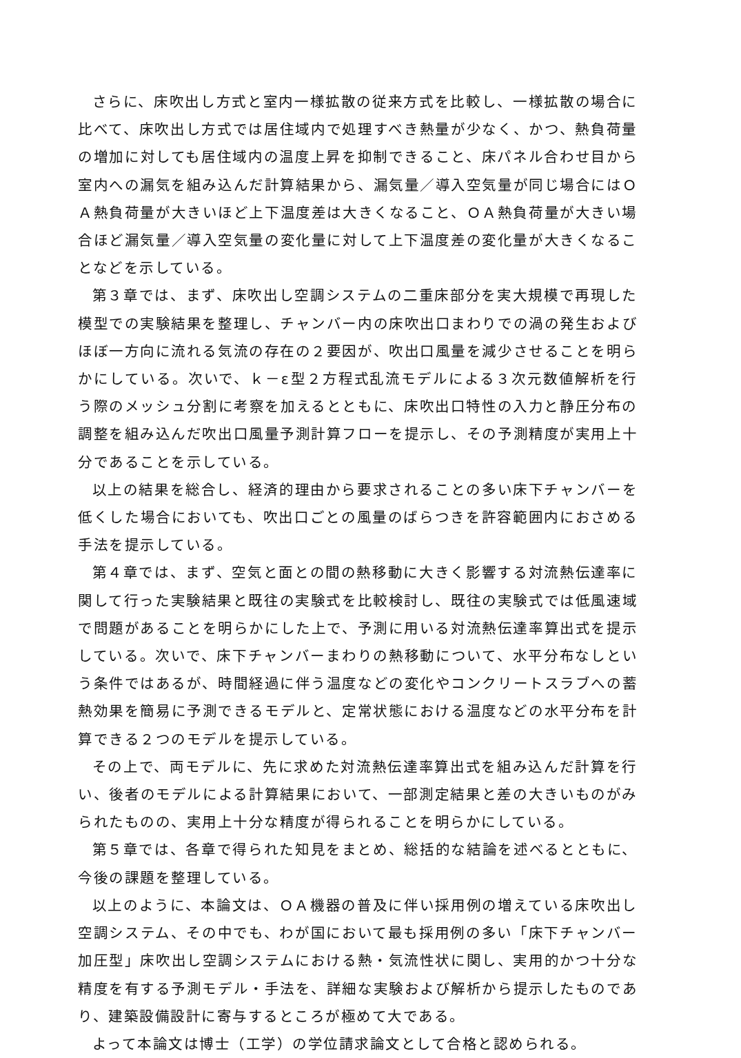さらに、床吹出し方式と室内一様拡散の従来方式を比較し、一様拡散の場合に比べて、床吹出し方式では居住域内で処理すべき熱量が少なく、かつ、熱負荷量の増加に対しても居住域内の温度上昇を抑制できること、床パネル合わせ目から室内への漏気を組み込んだ計算結果から、漏気量／導入空気量が同じ場合にはＯＡ熱負荷量が大きいほど上下温度差は大きくなること、ＯＡ熱負荷量が大きい場合ほど漏気量／導入空気量の変化量に対して上下温度差の変化量が大きくなることなどを示している。
第３章では、まず、床吹出し空調システムの二重床部分を実大規模で再現した模型での実験結果を整理し、チャンバー内の床吹出口まわりでの渦の発生およびほぼ一方向に流れる気流の存在の２要因が、吹出口風量を減少させることを明らかにしている。次いで、ｋ－ε型２方程式乱流モデルによる３次元数値解析を行う際のメッシュ分割に考察を加えるとともに、床吹出口特性の入力と静圧分布の調整を組み込んだ吹出口風量予測計算フローを提示し、その予測精度が実用上十分であることを示している。
以上の結果を総合し、経済的理由から要求されることの多い床下チャンバーを低くした場合においても、吹出口ごとの風量のばらつきを許容範囲内におさめる手法を提示している。
第４章では、まず、空気と面との間の熱移動に大きく影響する対流熱伝達率に関して行った実験結果と既往の実験式を比較検討し、既往の実験式では低風速域で問題があることを明らかにした上で、予測に用いる対流熱伝達率算出式を提示している。次いで、床下チャンバーまわりの熱移動について、水平分布なしという条件ではあるが、時間経過に伴う温度などの変化やコンクリートスラブへの蓄熱効果を簡易に予測できるモデルと、定常状態における温度などの水平分布を計算できる２つのモデルを提示している。
その上で、両モデルに、先に求めた対流熱伝達率算出式を組み込んだ計算を行い、後者のモデルによる計算結果において、一部測定結果と差の大きいものがみられたものの、実用上十分な精度が得られることを明らかにしている。
第５章では、各章で得られた知見をまとめ、総括的な結論を述べるとともに、今後の課題を整理している。
以上のように、本論文は、ＯＡ機器の普及に伴い採用例の増えている床吹出し空調システム、その中でも、わが国において最も採用例の多い「床下チャンバー加圧型」床吹出し空調システムにおける熱・気流性状に関し、実用的かつ十分な精度を有する予測モデル・手法を、詳細な実験および解析から提示したものであり、建築設備設計に寄与するところが極めて大である。
よって本論文は博士（工学）の学位請求論文として合格と認められる。